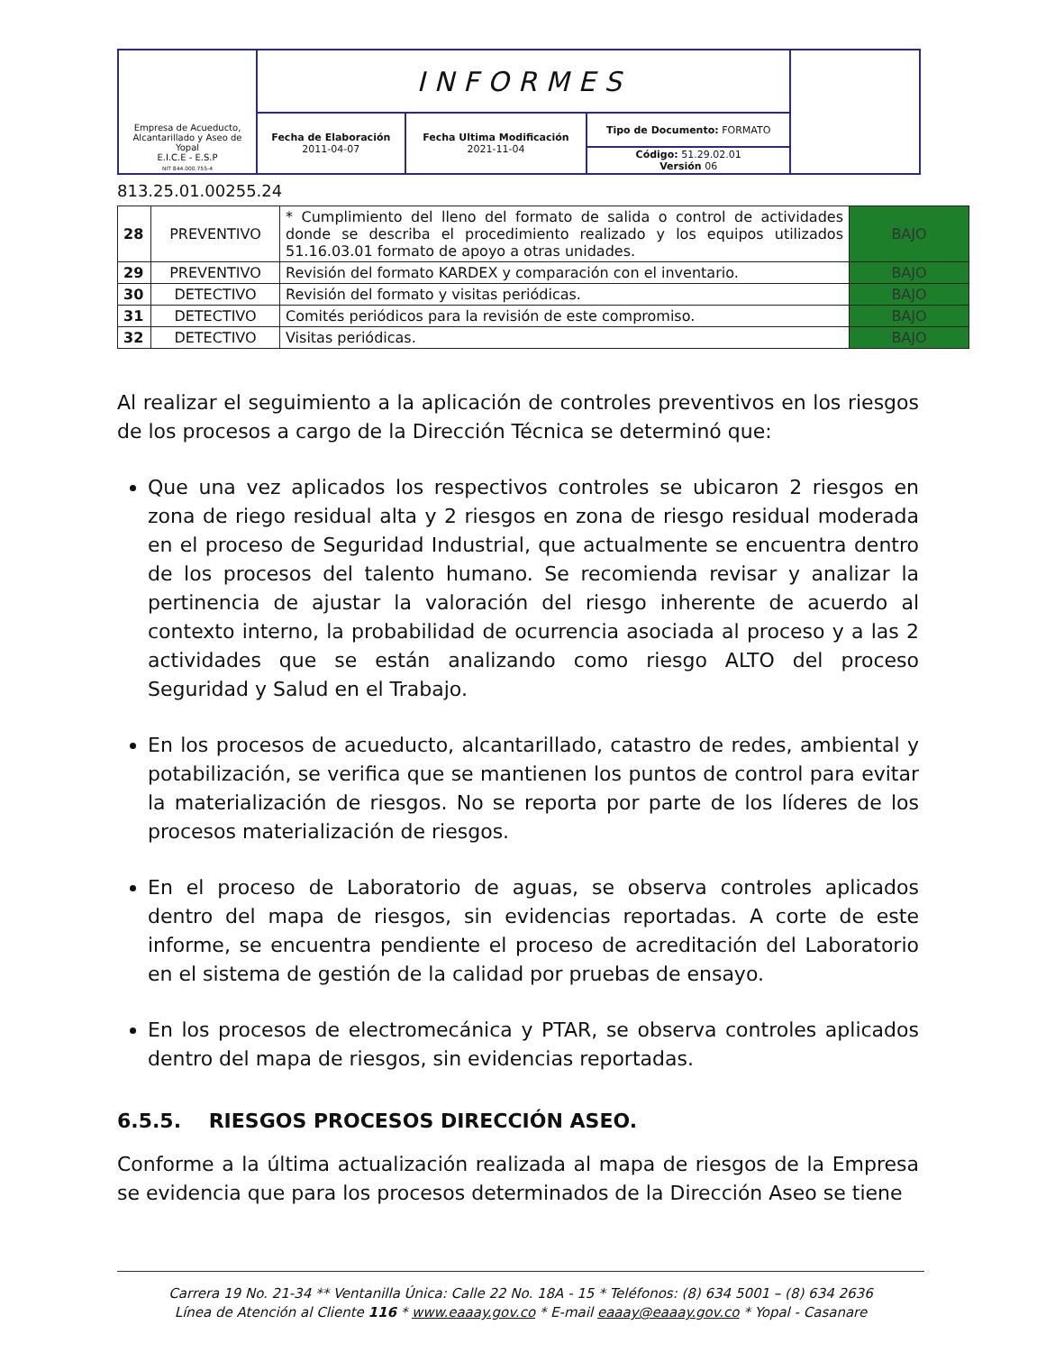| Empresa de Acueducto, Alcantarillado y Aseo de Yopal E.I.C.E - E.S.P NIT 844.000.755-4 | INFORMES | | | |
| | Fecha de Elaboración 2011-04-07 | Fecha Ultima Modificación 2021-11-04 | Tipo de Documento: FORMATO | |
| | | | Código: 51.29.02.01 Versión 06 | |
813.25.01.00255.24
| 28 | PREVENTIVO | * Cumplimiento del lleno del formato de salida o control de actividades donde se describa el procedimiento realizado y los equipos utilizados 51.16.03.01 formato de apoyo a otras unidades. | BAJO |
| 29 | PREVENTIVO | Revisión del formato KARDEX y comparación con el inventario. | BAJO |
| 30 | DETECTIVO | Revisión del formato y visitas periódicas. | BAJO |
| 31 | DETECTIVO | Comités periódicos para la revisión de este compromiso. | BAJO |
| 32 | DETECTIVO | Visitas periódicas. | BAJO |
Al realizar el seguimiento a la aplicación de controles preventivos en los riesgos de los procesos a cargo de la Dirección Técnica se determinó que:
Que una vez aplicados los respectivos controles se ubicaron 2 riesgos en zona de riego residual alta y 2 riesgos en zona de riesgo residual moderada en el proceso de Seguridad Industrial, que actualmente se encuentra dentro de los procesos del talento humano. Se recomienda revisar y analizar la pertinencia de ajustar la valoración del riesgo inherente de acuerdo al contexto interno, la probabilidad de ocurrencia asociada al proceso y a las 2 actividades que se están analizando como riesgo ALTO del proceso Seguridad y Salud en el Trabajo.
En los procesos de acueducto, alcantarillado, catastro de redes, ambiental y potabilización, se verifica que se mantienen los puntos de control para evitar la materialización de riesgos. No se reporta por parte de los líderes de los procesos materialización de riesgos.
En el proceso de Laboratorio de aguas, se observa controles aplicados dentro del mapa de riesgos, sin evidencias reportadas. A corte de este informe, se encuentra pendiente el proceso de acreditación del Laboratorio en el sistema de gestión de la calidad por pruebas de ensayo.
En los procesos de electromecánica y PTAR, se observa controles aplicados dentro del mapa de riesgos, sin evidencias reportadas.
6.5.5. RIESGOS PROCESOS DIRECCIÓN ASEO.
Conforme a la última actualización realizada al mapa de riesgos de la Empresa se evidencia que para los procesos determinados de la Dirección Aseo se tiene
Carrera 19 No. 21-34 ** Ventanilla Única: Calle 22 No. 18A - 15 * Teléfonos: (8) 634 5001 – (8) 634 2636
Línea de Atención al Cliente 116 * www.eaaay.gov.co * E-mail eaaay@eaaay.gov.co * Yopal - Casanare